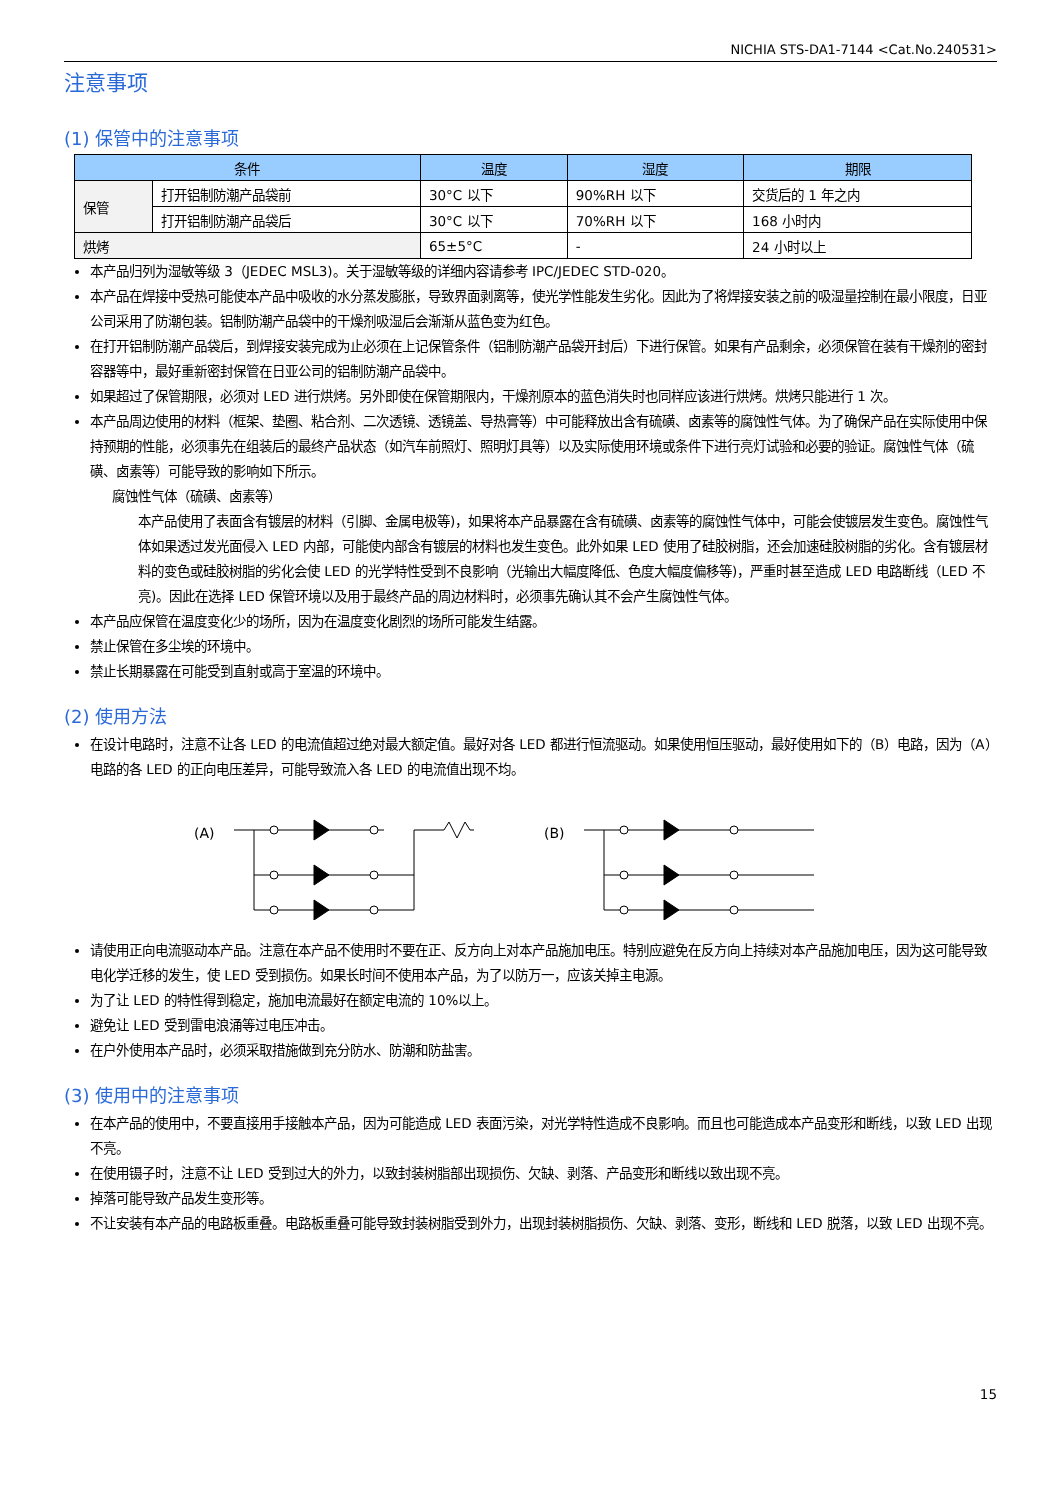NICHIA STS-DA1-7144 <Cat.No.240531>
注意事项
(1) 保管中的注意事项
| 条件 | | 温度 | 湿度 | 期限 |
| --- | --- | --- | --- | --- |
| 保管 | 打开铝制防潮产品袋前 | 30°C 以下 | 90%RH 以下 | 交货后的 1 年之内 |
| | 打开铝制防潮产品袋后 | 30°C 以下 | 70%RH 以下 | 168 小时内 |
| 烘烤 | | 65±5°C | - | 24 小时以上 |
本产品归列为湿敏等级 3（JEDEC MSL3)。关于湿敏等级的详细内容请参考 IPC/JEDEC STD-020。
本产品在焊接中受热可能使本产品中吸收的水分蒸发膨胀，导致界面剥离等，使光学性能发生劣化。因此为了将焊接安装之前的吸湿量控制在最小限度，日亚公司采用了防潮包装。铝制防潮产品袋中的干燥剂吸湿后会渐渐从蓝色变为红色。
在打开铝制防潮产品袋后，到焊接安装完成为止必须在上记保管条件（铝制防潮产品袋开封后）下进行保管。如果有产品剩余，必须保管在装有干燥剂的密封容器等中，最好重新密封保管在日亚公司的铝制防潮产品袋中。
如果超过了保管期限，必须对 LED 进行烘烤。另外即使在保管期限内，干燥剂原本的蓝色消失时也同样应该进行烘烤。烘烤只能进行 1 次。
本产品周边使用的材料（框架、垫圈、粘合剂、二次透镜、透镜盖、导热膏等）中可能释放出含有硫磺、卤素等的腐蚀性气体。为了确保产品在实际使用中保持预期的性能，必须事先在组装后的最终产品状态（如汽车前照灯、照明灯具等）以及实际使用环境或条件下进行亮灯试验和必要的验证。腐蚀性气体（硫磺、卤素等）可能导致的影响如下所示。
腐蚀性气体（硫磺、卤素等）
本产品使用了表面含有镀层的材料（引脚、金属电极等)，如果将本产品暴露在含有硫磺、卤素等的腐蚀性气体中，可能会使镀层发生变色。腐蚀性气体如果透过发光面侵入 LED 内部，可能使内部含有镀层的材料也发生变色。此外如果 LED 使用了硅胶树脂，还会加速硅胶树脂的劣化。含有镀层材料的变色或硅胶树脂的劣化会使 LED 的光学特性受到不良影响（光输出大幅度降低、色度大幅度偏移等)，严重时甚至造成 LED 电路断线（LED 不亮)。因此在选择 LED 保管环境以及用于最终产品的周边材料时，必须事先确认其不会产生腐蚀性气体。
本产品应保管在温度变化少的场所，因为在温度变化剧烈的场所可能发生结露。
禁止保管在多尘埃的环境中。
禁止长期暴露在可能受到直射或高于室温的环境中。
(2) 使用方法
在设计电路时，注意不让各 LED 的电流值超过绝对最大额定值。最好对各 LED 都进行恒流驱动。如果使用恒压驱动，最好使用如下的（B）电路，因为（A）电路的各 LED 的正向电压差异，可能导致流入各 LED 的电流值出现不均。
(A)
(B)
请使用正向电流驱动本产品。注意在本产品不使用时不要在正、反方向上对本产品施加电压。特别应避免在反方向上持续对本产品施加电压，因为这可能导致电化学迁移的发生，使 LED 受到损伤。如果长时间不使用本产品，为了以防万一，应该关掉主电源。
为了让 LED 的特性得到稳定，施加电流最好在额定电流的 10%以上。
避免让 LED 受到雷电浪涌等过电压冲击。
在户外使用本产品时，必须采取措施做到充分防水、防潮和防盐害。
(3) 使用中的注意事项
在本产品的使用中，不要直接用手接触本产品，因为可能造成 LED 表面污染，对光学特性造成不良影响。而且也可能造成本产品变形和断线，以致 LED 出现不亮。
在使用镊子时，注意不让 LED 受到过大的外力，以致封装树脂部出现损伤、欠缺、剥落、产品变形和断线以致出现不亮。
掉落可能导致产品发生变形等。
不让安装有本产品的电路板重叠。电路板重叠可能导致封装树脂受到外力，出现封装树脂损伤、欠缺、剥落、变形，断线和 LED 脱落，以致 LED 出现不亮。
15